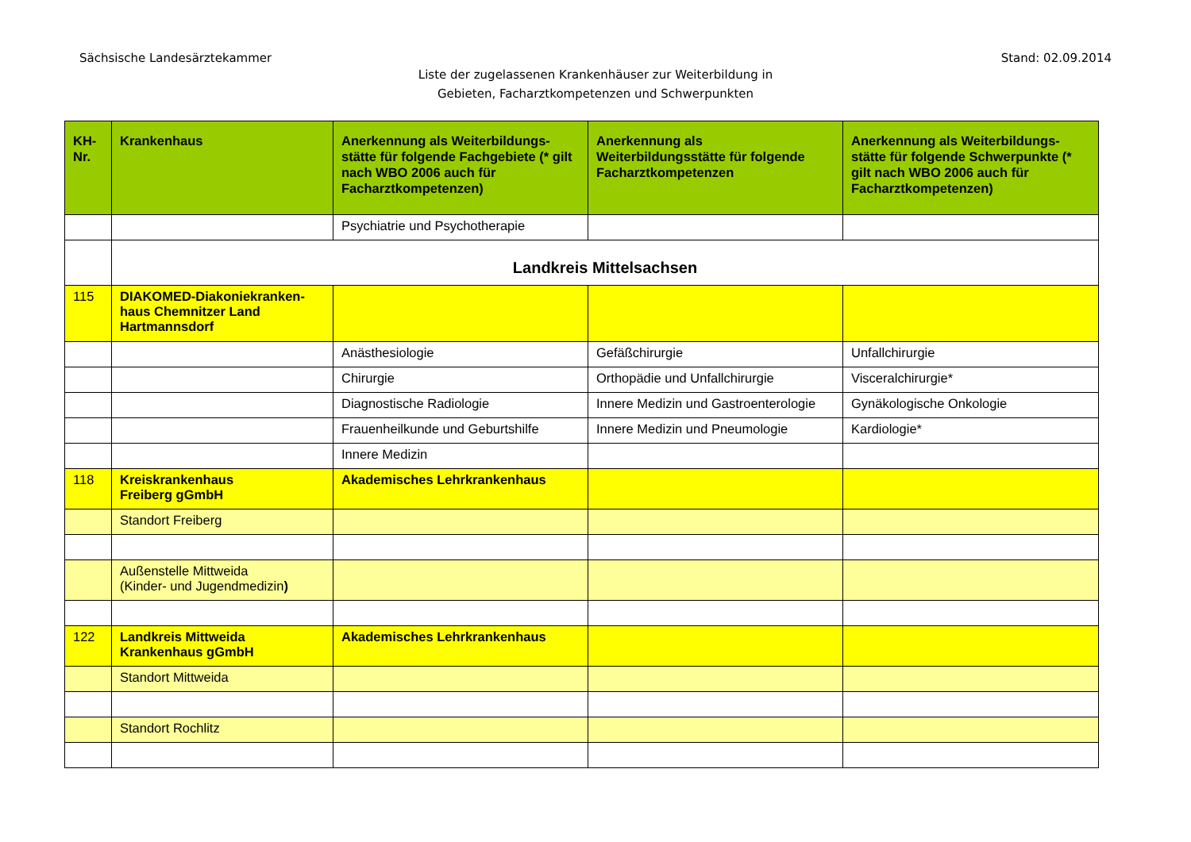Sächsische Landesärztekammer Stand: 02.09.2014
Liste der zugelassenen Krankenhäuser zur Weiterbildung in
Gebieten, Facharztkompetenzen und Schwerpunkten
| KH-Nr. | Krankenhaus | Anerkennung als Weiterbildungs-stätte für folgende Fachgebiete (* gilt nach WBO 2006 auch für Facharztkompetenzen) | Anerkennung als Weiterbildungsstätte für folgende Facharztkompetenzen | Anerkennung als Weiterbildungs-stätte für folgende Schwerpunkte (* gilt nach WBO 2006 auch für Facharztkompetenzen) |
| --- | --- | --- | --- | --- |
| | | Psychiatrie und Psychotherapie | | |
| | Landkreis Mittelsachsen | | | |
| 115 | DIAKOMED-Diakoniekranken-haus Chemnitzer Land Hartmannsdorf | | | |
| | | Anästhesiologie | Gefäßchirurgie | Unfallchirurgie |
| | | Chirurgie | Orthopädie und Unfallchirurgie | Visceralchirurgie* |
| | | Diagnostische Radiologie | Innere Medizin und Gastroenterologie | Gynäkologische Onkologie |
| | | Frauenheilkunde und Geburtshilfe | Innere Medizin und Pneumologie | Kardiologie* |
| | | Innere Medizin | | |
| 118 | Kreiskrankenhaus Freiberg gGmbH | Akademisches Lehrkrankenhaus | | |
| | Standort Freiberg | | | |
| | Außenstelle Mittweida (Kinder- und Jugendmedizin ) | | | |
| 122 | Landkreis Mittweida Krankenhaus gGmbH | Akademisches Lehrkrankenhaus | | |
| | Standort Mittweida | | | |
| | Standort Rochlitz | | | |